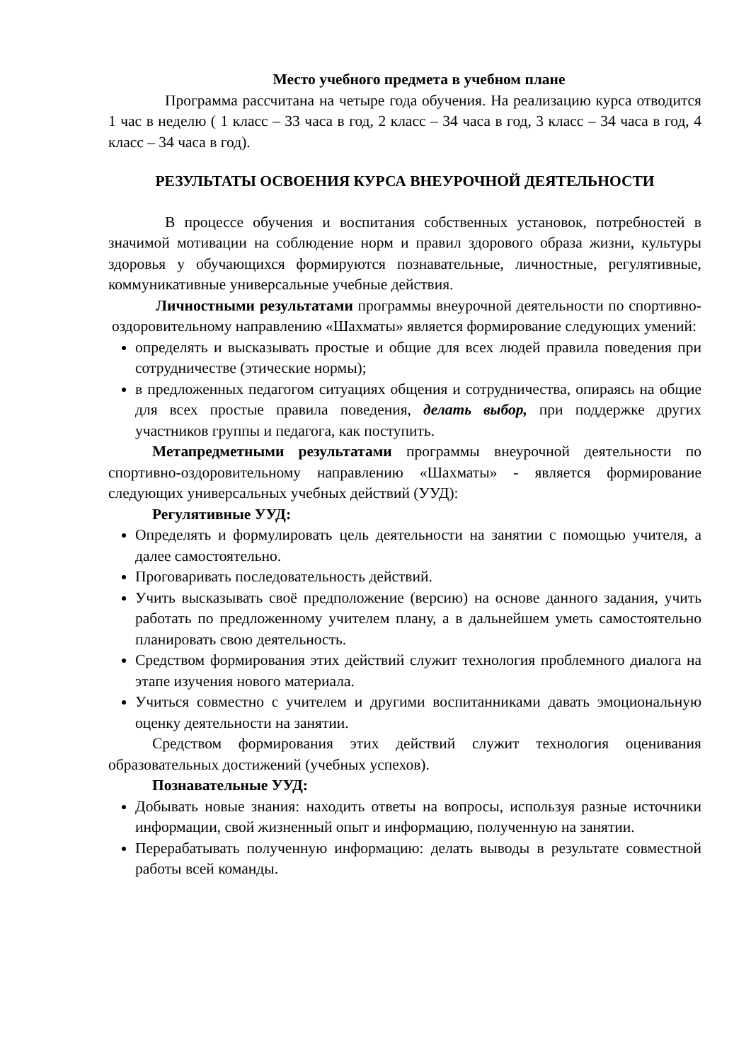Место учебного предмета в учебном плане
Программа рассчитана на четыре года обучения. На реализацию курса отводится 1 час в неделю ( 1 класс – 33 часа в год, 2 класс – 34 часа в год, 3 класс – 34 часа в год, 4 класс – 34 часа в год).
РЕЗУЛЬТАТЫ ОСВОЕНИЯ КУРСА ВНЕУРОЧНОЙ ДЕЯТЕЛЬНОСТИ
В процессе обучения и воспитания собственных установок, потребностей в значимой мотивации на соблюдение норм и правил здорового образа жизни, культуры здоровья у обучающихся формируются познавательные, личностные, регулятивные, коммуникативные универсальные учебные действия.
Личностными результатами программы внеурочной деятельности по спортивно-оздоровительному направлению «Шахматы» является формирование следующих умений:
определять и высказывать простые и общие для всех людей правила поведения при сотрудничестве (этические нормы);
в предложенных педагогом ситуациях общения и сотрудничества, опираясь на общие для всех простые правила поведения, делать выбор, при поддержке других участников группы и педагога, как поступить.
Метапредметными результатами программы внеурочной деятельности по спортивно-оздоровительному направлению «Шахматы» - является формирование следующих универсальных учебных действий (УУД):
Регулятивные УУД:
Определять и формулировать цель деятельности на занятии с помощью учителя, а далее самостоятельно.
Проговаривать последовательность действий.
Учить высказывать своё предположение (версию) на основе данного задания, учить работать по предложенному учителем плану, а в дальнейшем уметь самостоятельно планировать свою деятельность.
Средством формирования этих действий служит технология проблемного диалога на этапе изучения нового материала.
Учиться совместно с учителем и другими воспитанниками давать эмоциональную оценку деятельности на занятии.
Средством формирования этих действий служит технология оценивания образовательных достижений (учебных успехов).
Познавательные УУД:
Добывать новые знания: находить ответы на вопросы, используя разные источники информации, свой жизненный опыт и информацию, полученную на занятии.
Перерабатывать полученную информацию: делать выводы в результате совместной работы всей команды.